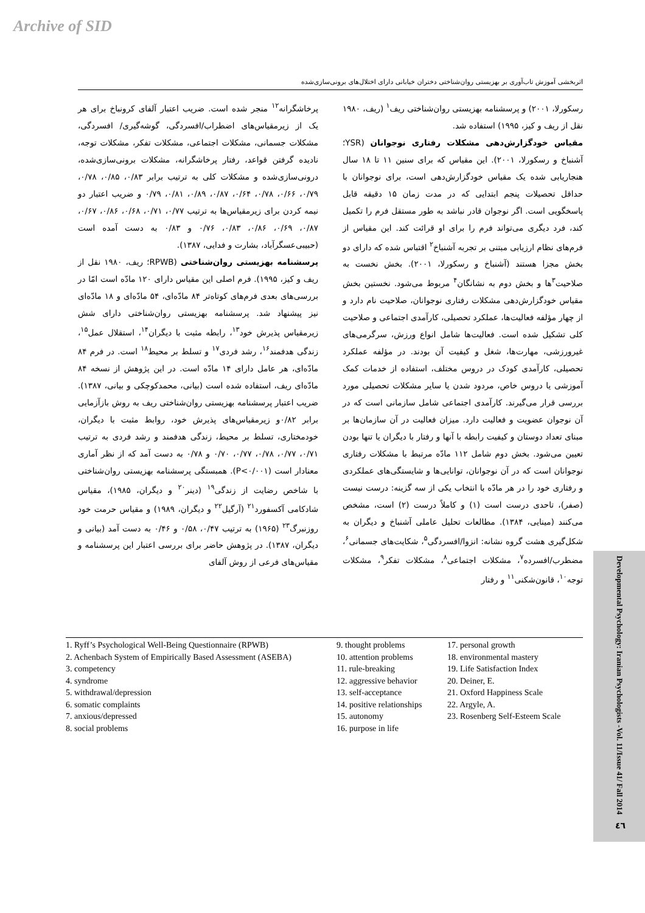Archive of SID
اثربخشی آموزش تاب‌آوری بر بهزیستی روان‌شناختی دختران خیابانی دارای اختلال‌های برونی‌سازی‌شده
رسکورلا، ۲۰۰۱) و پرسشنامه بهزیستی روان‌شناختی ریف<sup>۱</sup> (ریف، ۱۹۸۰ نقل از ریف و کیز، ۱۹۹۵) استفاده شد.
مقیاس خودگزارش‌دهی مشکلات رفتاری نوجوانان (YSR؛ آشنباخ و رسکورلا، ۲۰۰۱). این مقیاس که برای سنین ۱۱ تا ۱۸ سال هنجاریابی شده یک مقیاس خودگزارش‌دهی است، برای نوجوانان با حداقل تحصیلات پنجم ابتدایی که در مدت زمان ۱۵ دقیقه قابل پاسخگویی است. اگر نوجوان قادر نباشد به طور مستقل فرم را تکمیل کند، فرد دیگری می‌تواند فرم را برای او قرائت کند. این مقیاس از فرم‌های نظام ارزیابی مبتنی بر تجربه آشنباخ<sup>۲</sup> اقتباس شده که دارای دو بخش مجزا هستند (آشنباخ و رسکورلا، ۲۰۰۱). بخش نخست به صلاحیت<sup>۳</sup>ها و بخش دوم به نشانگان<sup>۴</sup> مربوط می‌شود. نخستین بخش مقیاس خودگزارش‌دهی مشکلات رفتاری نوجوانان، صلاحیت نام دارد و از چهار مؤلفه فعالیت‌ها، عملکرد تحصیلی، کارآمدی اجتماعی و صلاحیت کلی تشکیل شده است. فعالیت‌ها شامل انواع ورزش، سرگرمی‌های غیرورزشی، مهارت‌ها، شغل و کیفیت آن بودند. در مؤلفه عملکرد تحصیلی، کارآمدی کودک در دروس مختلف، استفاده از خدمات کمک آموزشی یا دروس خاص، مردود شدن یا سایر مشکلات تحصیلی مورد بررسی قرار می‌گیرند. کارآمدی اجتماعی شامل سازمانی است که در آن نوجوان عضویت و فعالیت دارد. میزان فعالیت در آن سازمان‌ها بر مبنای تعداد دوستان و کیفیت رابطه با آنها و رفتار با دیگران یا تنها بودن تعیین می‌شود. بخش دوم شامل ۱۱۲ مادّه مرتبط با مشکلات رفتاری نوجوانان است که در آن نوجوانان، توانایی‌ها و شایستگی‌های عملکردی و رفتاری خود را در هر مادّه با انتخاب یکی از سه گزینه: درست نیست (صفر)، تاحدی درست است (۱) و کاملاً درست (۲) است، مشخص می‌کنند (مینایی، ۱۳۸۴). مطالعات تحلیل عاملی آشنباخ و دیگران به شکل‌گیری هشت گروه نشانه: انزوا/افسردگی<sup>۵</sup>، شکایت‌های جسمانی<sup>۶</sup>، مضطرب/افسرده<sup>۷</sup>، مشکلات اجتماعی<sup>۸</sup>، مشکلات تفکر<sup>۹</sup>، مشکلات توجه<sup>۱۰</sup>، قانون‌شکنی<sup>۱۱</sup> و رفتار
پرخاشگرانه<sup>۱۲</sup> منجر شده است. ضریب اعتبار آلفای کرونباخ برای هر یک از زیرمقیاس‌های اضطراب/افسردگی، گوشه‌گیری/ افسردگی، مشکلات جسمانی، مشکلات اجتماعی، مشکلات تفکر، مشکلات توجه، نادیده گرفتن قواعد، رفتار پرخاشگرانه، مشکلات برونی‌سازی‌شده، درونی‌سازی‌شده و مشکلات کلی به ترتیب برابر ۰/۸۳، ۰/۸۵، ۰/۷۸، ۰/۷۹، ۰/۶۶، ۰/۷۸، ۰/۶۴، ۰/۸۷، ۰/۸۹، ۰/۸۱، ۰/۷۹ و ضریب اعتبار دو نیمه کردن برای زیرمقیاس‌ها به ترتیب ۰/۷۷، ۰/۷۱، ۰/۶۸، ۰/۸۶، ۰/۶۷، ۰/۸۷، ۰/۶۹، ۰/۸۶، ۰/۸۳، ۰/۷۶ و ۰/۸۳ به دست آمده است (حبیبی‌عسگرآباد، بشارت و فدایی، ۱۳۸۷).
پرسشنامه بهزیستی روان‌شناختی (RPWB؛ ریف، ۱۹۸۰ نقل از ریف و کیز، ۱۹۹۵). فرم اصلی این مقیاس دارای ۱۲۰ مادّه است امّا در بررسی‌های بعدی فرم‌های کوتاه‌تر ۸۴ مادّه‌ای، ۵۴ مادّه‌ای و ۱۸ مادّه‌ای نیز پیشنهاد شد. پرسشنامه بهزیستی روان‌شناختی دارای شش زیرمقیاس پذیرش خود<sup>۱۳</sup>، رابطه مثبت با دیگران<sup>۱۴</sup>، استقلال عمل<sup>۱۵</sup>، زندگی هدفمند<sup>۱۶</sup>، رشد فردی<sup>۱۷</sup> و تسلط بر محیط<sup>۱۸</sup> است. در فرم ۸۴ مادّه‌ای، هر عامل دارای ۱۴ مادّه است. در این پژوهش از نسخه ۸۴ مادّه‌ای ریف، استفاده شده است (بیانی، محمدکوچکی و بیانی، ۱۳۸۷). ضریب اعتبار پرسشنامه بهزیستی روان‌شناختی ریف به روش بازآزمایی برابر ۰/۸۲و زیرمقیاس‌های پذیرش خود، روابط مثبت با دیگران، خودمختاری، تسلط بر محیط، زندگی هدفمند و رشد فردی به ترتیب ۰/۷۱، ۰/۷۷، ۰/۷۸، ۰/۷۷، ۰/۷۰ و ۰/۷۸ به دست آمد که از نظر آماری معنادار است (P<۰/۰۰۱). همبستگی پرسشنامه بهزیستی روان‌شناختی با شاخص رضایت از زندگی<sup>۱۹</sup> (دینر<sup>۲۰</sup> و دیگران، ۱۹۸۵)، مقیاس شادکامی آکسفورد<sup>۲۱</sup> (آرگیل<sup>۲۲</sup> و دیگران، ۱۹۸۹) و مقیاس حرمت خود روزنبرگ<sup>۲۳</sup> (۱۹۶۵) به ترتیب ۰/۴۷، ۰/۵۸ و ۰/۴۶ به دست آمد (بیانی و دیگران، ۱۳۸۷). در پژوهش حاضر برای بررسی اعتبار این پرسشنامه و مقیاس‌های فرعی از روش آلفای
1. Ryff’s Psychological Well-Being Questionnaire (RPWB)
2. Achenbach System of Empirically Based Assessment (ASEBA)
3. competency
4. syndrome
5. withdrawal/depression
6. somatic complaints
7. anxious/depressed
8. social problems
9. thought problems
10. attention problems
11. rule-breaking
12. aggressive behavior
13. self-acceptance
14. positive relationships
15. autonomy
16. purpose in life
17. personal growth
18. environmental mastery
19. Life Satisfaction Index
20. Deiner, E.
21. Oxford Happiness Scale
22. Argyle, A.
23. Rosenberg Self-Esteem Scale
Developmental Psychology: Iranian Psychologists -Vol. 11/Issue 41/ Fall 2014
٤٦